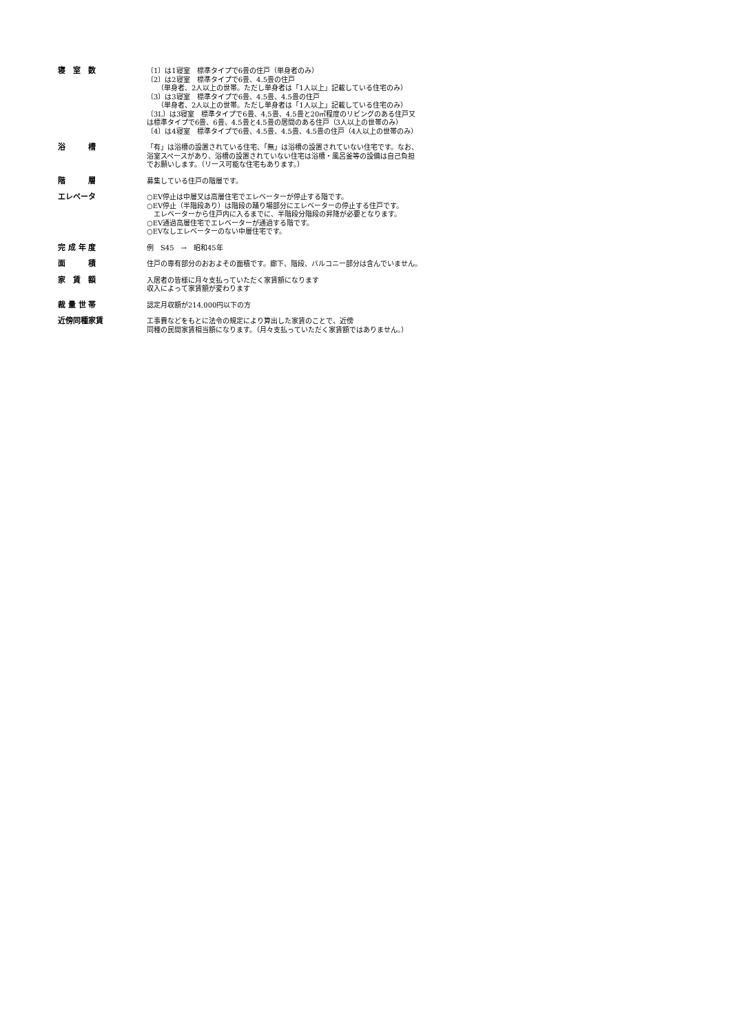寝　室　数 〔1〕は1寝室　標準タイプで6畳の住戸（単身者のみ）
〔2〕は2寝室　標準タイプで6畳、4.5畳の住戸
　　（単身者、2人以上の世帯。ただし単身者は「1人以上」記載している住宅のみ）
〔3〕は3寝室　標準タイプで6畳、4.5畳、4.5畳の住戸
　　（単身者、2人以上の世帯。ただし単身者は「1人以上」記載している住宅のみ）
〔3L〕は3寝室　標準タイプで6畳、4.5畳、4.5畳と20㎡程度のリビングのある住戸又
は標準タイプで6畳、6畳、4.5畳と4.5畳の居間のある住戸（3人以上の世帯のみ）
〔4〕は4寝室　標準タイプで6畳、4.5畳、4.5畳、4.5畳の住戸（4人以上の世帯のみ）
浴　　　槽 「有」は浴槽の設置されている住宅、「無」は浴槽の設置されていない住宅です。なお、
浴室スペースがあり、浴槽の設置されていない住宅は浴槽・風呂釜等の設備は自己負担
でお願いします。（リース可能な住宅もあります。）
階　　　層 募集している住戸の階層です。
エレベータ ○EV停止は中層又は高層住宅でエレベーターが停止する階です。
○EV停止（半階段あり）は階段の踊り場部分にエレベーターの停止する住戸です。
　エレベーターから住戸内に入るまでに、半階段分階段の昇降が必要となります。
○EV通過高層住宅でエレベーターが通過する階です。
○EVなしエレベーターのない中層住宅です。
完 成 年 度 例　S45　→　昭和45年
面　　　積 住戸の専有部分のおおよその面積です。廊下、階段、バルコニー部分は含んでいません。
家　賃　額 入居者の皆様に月々支払っていただく家賃額になります
収入によって家賃額が変わります
裁 量 世 帯 認定月収額が214,000円以下の方
近傍同種家賃 工事費などをもとに法令の規定により算出した家賃のことで、近傍
同種の民間家賃相当額になります。（月々支払っていただく家賃額ではありません。）